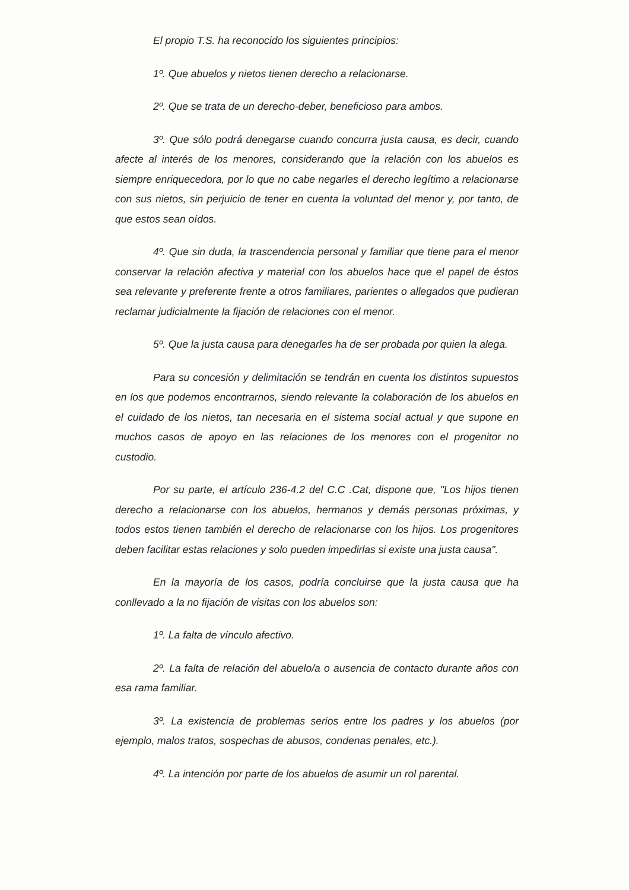El propio T.S. ha reconocido los siguientes principios:
1º. Que abuelos y nietos tienen derecho a relacionarse.
2º. Que se trata de un derecho-deber, beneficioso para ambos.
3º. Que sólo podrá denegarse cuando concurra justa causa, es decir, cuando afecte al interés de los menores, considerando que la relación con los abuelos es siempre enriquecedora, por lo que no cabe negarles el derecho legítimo a relacionarse con sus nietos, sin perjuicio de tener en cuenta la voluntad del menor y, por tanto, de que estos sean oídos.
4º. Que sin duda, la trascendencia personal y familiar que tiene para el menor conservar la relación afectiva y material con los abuelos hace que el papel de éstos sea relevante y preferente frente a otros familiares, parientes o allegados que pudieran reclamar judicialmente la fijación de relaciones con el menor.
5º. Que la justa causa para denegarles ha de ser probada por quien la alega.
Para su concesión y delimitación se tendrán en cuenta los distintos supuestos en los que podemos encontrarnos, siendo relevante la colaboración de los abuelos en el cuidado de los nietos, tan necesaria en el sistema social actual y que supone en muchos casos de apoyo en las relaciones de los menores con el progenitor no custodio.
Por su parte, el artículo 236-4.2 del C.C .Cat, dispone que, "Los hijos tienen derecho a relacionarse con los abuelos, hermanos y demás personas próximas, y todos estos tienen también el derecho de relacionarse con los hijos. Los progenitores deben facilitar estas relaciones y solo pueden impedirlas si existe una justa causa".
En la mayoría de los casos, podría concluirse que la justa causa que ha conllevado a la no fijación de visitas con los abuelos son:
1º. La falta de vínculo afectivo.
2º. La falta de relación del abuelo/a o ausencia de contacto durante años con esa rama familiar.
3º. La existencia de problemas serios entre los padres y los abuelos (por ejemplo, malos tratos, sospechas de abusos, condenas penales, etc.).
4º. La intención por parte de los abuelos de asumir un rol parental.